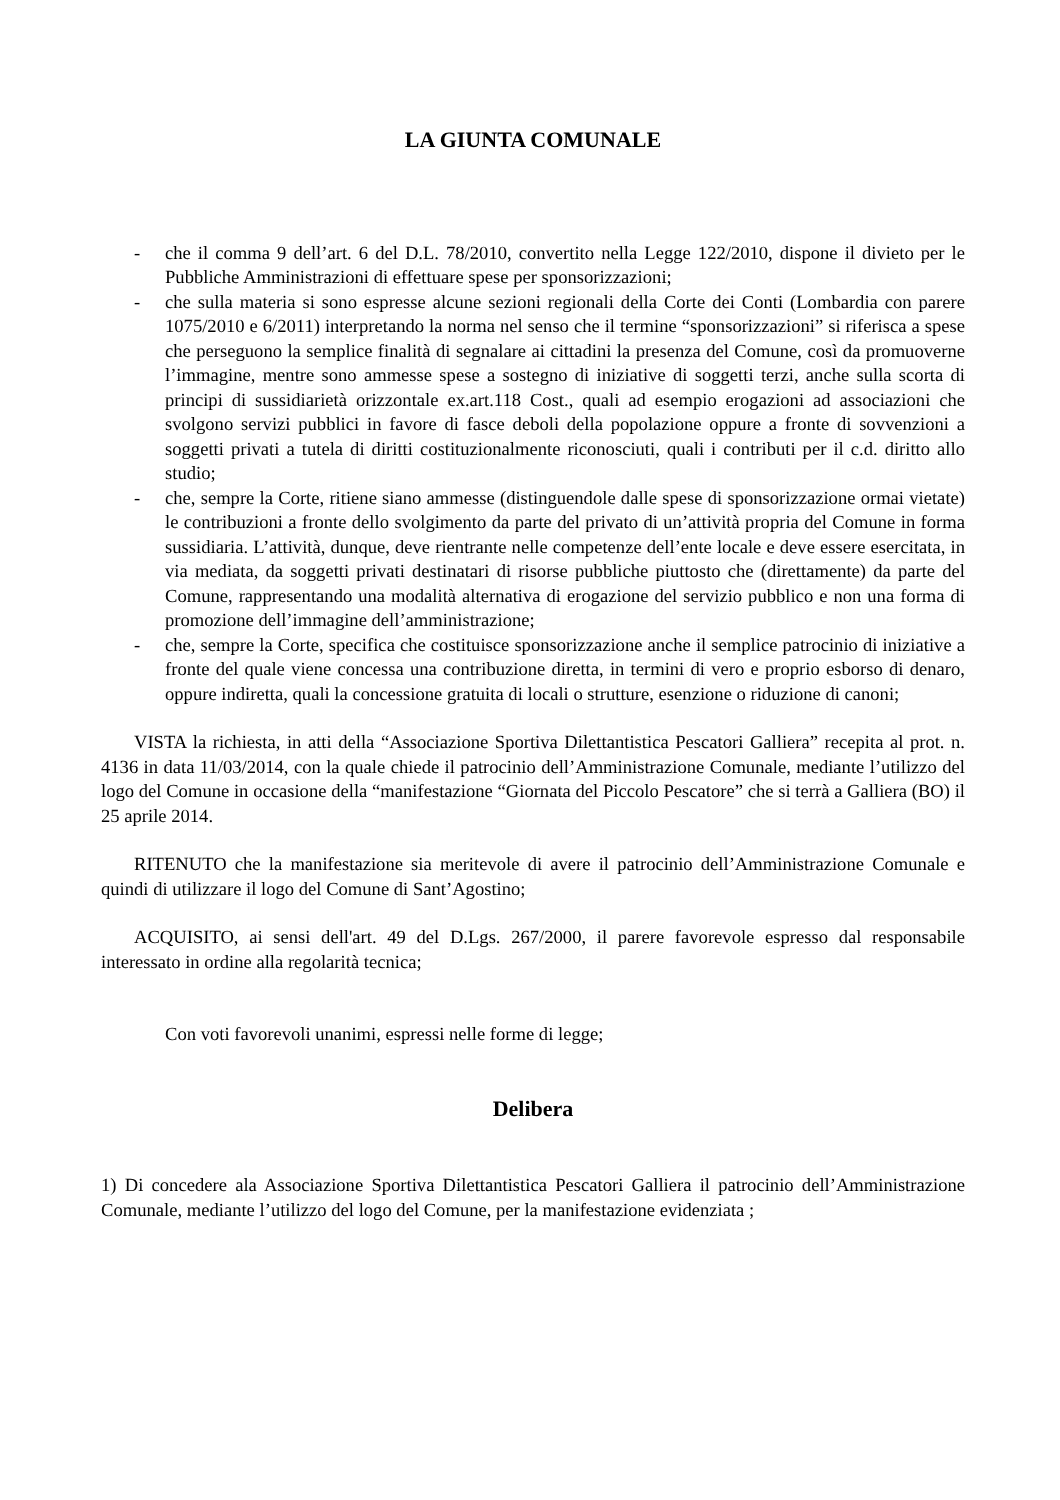LA GIUNTA COMUNALE
- che il comma 9 dell’art. 6 del D.L. 78/2010, convertito nella Legge 122/2010, dispone il divieto per le Pubbliche Amministrazioni di effettuare spese per sponsorizzazioni;
- che sulla materia si sono espresse alcune sezioni regionali della Corte dei Conti (Lombardia con parere 1075/2010 e 6/2011) interpretando la norma nel senso che il termine “sponsorizzazioni” si riferisca a spese che perseguono la semplice finalità di segnalare ai cittadini la presenza del Comune, così da promuoverne l’immagine, mentre sono ammesse spese a sostegno di iniziative di soggetti terzi, anche sulla scorta di principi di sussidiarietà orizzontale ex.art.118 Cost., quali ad esempio erogazioni ad associazioni che svolgono servizi pubblici in favore di fasce deboli della popolazione oppure a fronte di sovvenzioni a soggetti privati a tutela di diritti costituzionalmente riconosciuti, quali i contributi per il c.d. diritto allo studio;
- che, sempre la Corte, ritiene siano ammesse (distinguendole dalle spese di sponsorizzazione ormai vietate) le contribuzioni a fronte dello svolgimento da parte del privato di un’attività propria del Comune in forma sussidiaria. L’attività, dunque, deve rientrante nelle competenze dell’ente locale e deve essere esercitata, in via mediata, da soggetti privati destinatari di risorse pubbliche piuttosto che (direttamente) da parte del Comune, rappresentando una modalità alternativa di erogazione del servizio pubblico e non una forma di promozione dell’immagine dell’amministrazione;
- che, sempre la Corte, specifica che costituisce sponsorizzazione anche il semplice patrocinio di iniziative a fronte del quale viene concessa una contribuzione diretta, in termini di vero e proprio esborso di denaro, oppure indiretta, quali la concessione gratuita di locali o strutture, esenzione o riduzione di canoni;
VISTA la richiesta, in atti della “Associazione Sportiva Dilettantistica Pescatori Galliera” recepita al prot. n. 4136 in data 11/03/2014, con la quale chiede il patrocinio dell’Amministrazione Comunale, mediante l’utilizzo del logo del Comune in occasione della “manifestazione “Giornata del Piccolo Pescatore” che si terrà a Galliera (BO) il 25 aprile 2014.
RITENUTO che la manifestazione sia meritevole di avere il patrocinio dell’Amministrazione Comunale e quindi di utilizzare il logo del Comune di Sant’Agostino;
ACQUISITO, ai sensi dell'art. 49 del D.Lgs. 267/2000, il parere favorevole espresso dal responsabile interessato in ordine alla regolarità tecnica;
Con voti favorevoli unanimi, espressi nelle forme di legge;
Delibera
1) Di concedere ala Associazione Sportiva Dilettantistica Pescatori Galliera il patrocinio dell’Amministrazione Comunale, mediante l’utilizzo del logo del Comune, per la manifestazione evidenziata ;